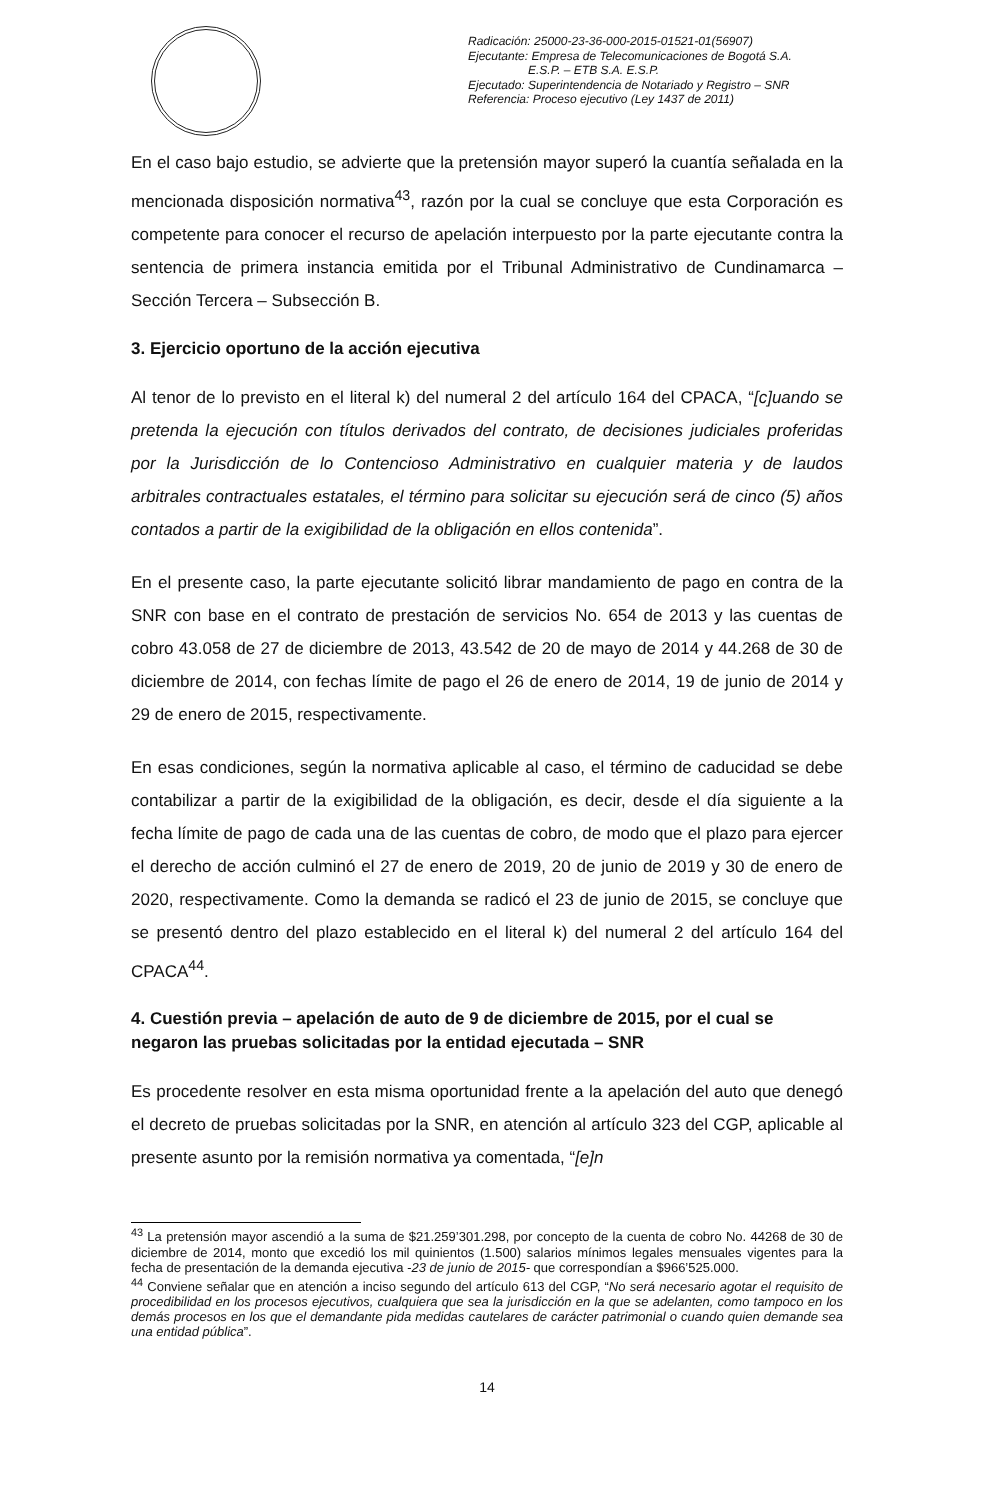Radicación: 25000-23-36-000-2015-01521-01(56907)
Ejecutante: Empresa de Telecomunicaciones de Bogotá S.A.
E.S.P. – ETB S.A. E.S.P.
Ejecutado: Superintendencia de Notariado y Registro – SNR
Referencia: Proceso ejecutivo (Ley 1437 de 2011)
En el caso bajo estudio, se advierte que la pretensión mayor superó la cuantía señalada en la mencionada disposición normativa<sup>43</sup>, razón por la cual se concluye que esta Corporación es competente para conocer el recurso de apelación interpuesto por la parte ejecutante contra la sentencia de primera instancia emitida por el Tribunal Administrativo de Cundinamarca – Sección Tercera – Subsección B.
3. Ejercicio oportuno de la acción ejecutiva
Al tenor de lo previsto en el literal k) del numeral 2 del artículo 164 del CPACA, “[c]uando se pretenda la ejecución con títulos derivados del contrato, de decisiones judiciales proferidas por la Jurisdicción de lo Contencioso Administrativo en cualquier materia y de laudos arbitrales contractuales estatales, el término para solicitar su ejecución será de cinco (5) años contados a partir de la exigibilidad de la obligación en ellos contenida”.
En el presente caso, la parte ejecutante solicitó librar mandamiento de pago en contra de la SNR con base en el contrato de prestación de servicios No. 654 de 2013 y las cuentas de cobro 43.058 de 27 de diciembre de 2013, 43.542 de 20 de mayo de 2014 y 44.268 de 30 de diciembre de 2014, con fechas límite de pago el 26 de enero de 2014, 19 de junio de 2014 y 29 de enero de 2015, respectivamente.
En esas condiciones, según la normativa aplicable al caso, el término de caducidad se debe contabilizar a partir de la exigibilidad de la obligación, es decir, desde el día siguiente a la fecha límite de pago de cada una de las cuentas de cobro, de modo que el plazo para ejercer el derecho de acción culminó el 27 de enero de 2019, 20 de junio de 2019 y 30 de enero de 2020, respectivamente. Como la demanda se radicó el 23 de junio de 2015, se concluye que se presentó dentro del plazo establecido en el literal k) del numeral 2 del artículo 164 del CPACA<sup>44</sup>.
4. Cuestión previa – apelación de auto de 9 de diciembre de 2015, por el cual se negaron las pruebas solicitadas por la entidad ejecutada – SNR
Es procedente resolver en esta misma oportunidad frente a la apelación del auto que denegó el decreto de pruebas solicitadas por la SNR, en atención al artículo 323 del CGP, aplicable al presente asunto por la remisión normativa ya comentada, “[e]n
<sup>43</sup> La pretensión mayor ascendió a la suma de $21.259’301.298, por concepto de la cuenta de cobro No. 44268 de 30 de diciembre de 2014, monto que excedió los mil quinientos (1.500) salarios mínimos legales mensuales vigentes para la fecha de presentación de la demanda ejecutiva -23 de junio de 2015- que correspondían a $966’525.000.
<sup>44</sup> Conviene señalar que en atención a inciso segundo del artículo 613 del CGP, “No será necesario agotar el requisito de procedibilidad en los procesos ejecutivos, cualquiera que sea la jurisdicción en la que se adelanten, como tampoco en los demás procesos en los que el demandante pida medidas cautelares de carácter patrimonial o cuando quien demande sea una entidad pública”.
14